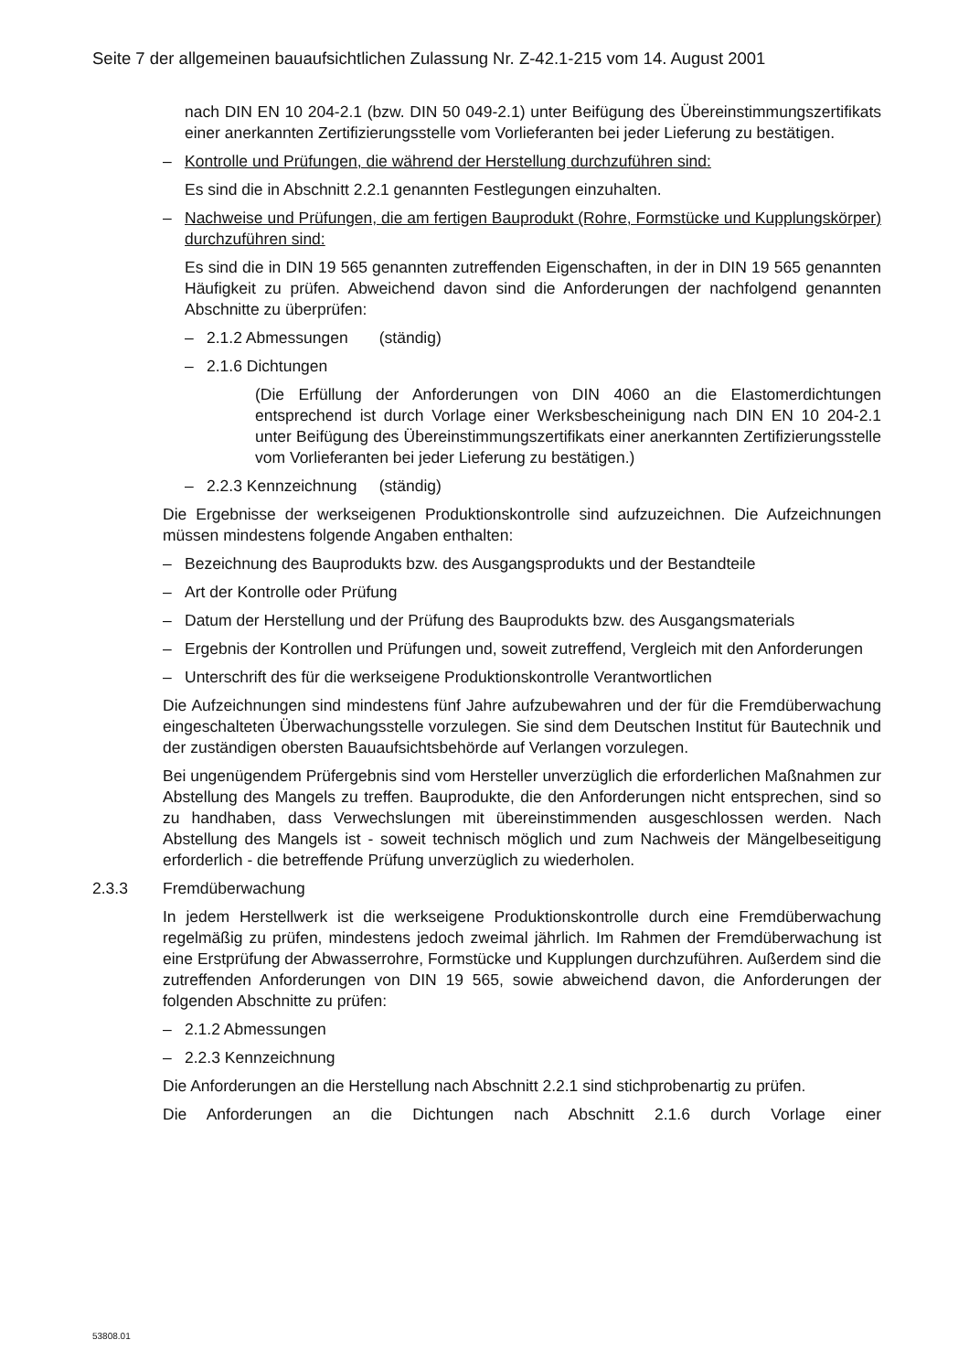Seite 7 der allgemeinen bauaufsichtlichen Zulassung Nr. Z-42.1-215 vom 14. August 2001
nach DIN EN 10 204-2.1 (bzw. DIN 50 049-2.1) unter Beifügung des Übereinstimmungszertifikats einer anerkannten Zertifizierungsstelle vom Vorlieferanten bei jeder Lieferung zu bestätigen.
– Kontrolle und Prüfungen, die während der Herstellung durchzuführen sind:
Es sind die in Abschnitt 2.2.1 genannten Festlegungen einzuhalten.
– Nachweise und Prüfungen, die am fertigen Bauprodukt (Rohre, Formstücke und Kupplungskörper) durchzuführen sind:
Es sind die in DIN 19 565 genannten zutreffenden Eigenschaften, in der in DIN 19 565 genannten Häufigkeit zu prüfen. Abweichend davon sind die Anforderungen der nachfolgend genannten Abschnitte zu überprüfen:
– 2.1.2 Abmessungen (ständig)
– 2.1.6 Dichtungen
(Die Erfüllung der Anforderungen von DIN 4060 an die Elastomerdichtungen entsprechend ist durch Vorlage einer Werksbescheinigung nach DIN EN 10 204-2.1 unter Beifügung des Übereinstimmungszertifikats einer anerkannten Zertifizierungsstelle vom Vorlieferanten bei jeder Lieferung zu bestätigen.)
– 2.2.3 Kennzeichnung (ständig)
Die Ergebnisse der werkseigenen Produktionskontrolle sind aufzuzeichnen. Die Aufzeichnungen müssen mindestens folgende Angaben enthalten:
– Bezeichnung des Bauprodukts bzw. des Ausgangsprodukts und der Bestandteile
– Art der Kontrolle oder Prüfung
– Datum der Herstellung und der Prüfung des Bauprodukts bzw. des Ausgangsmaterials
– Ergebnis der Kontrollen und Prüfungen und, soweit zutreffend, Vergleich mit den Anforderungen
– Unterschrift des für die werkseigene Produktionskontrolle Verantwortlichen
Die Aufzeichnungen sind mindestens fünf Jahre aufzubewahren und der für die Fremdüberwachung eingeschalteten Überwachungsstelle vorzulegen. Sie sind dem Deutschen Institut für Bautechnik und der zuständigen obersten Bauaufsichtsbehörde auf Verlangen vorzulegen.
Bei ungenügendem Prüfergebnis sind vom Hersteller unverzüglich die erforderlichen Maßnahmen zur Abstellung des Mangels zu treffen. Bauprodukte, die den Anforderungen nicht entsprechen, sind so zu handhaben, dass Verwechslungen mit übereinstimmenden ausgeschlossen werden. Nach Abstellung des Mangels ist - soweit technisch möglich und zum Nachweis der Mängelbeseitigung erforderlich - die betreffende Prüfung unverzüglich zu wiederholen.
2.3.3 Fremdüberwachung
In jedem Herstellwerk ist die werkseigene Produktionskontrolle durch eine Fremdüberwachung regelmäßig zu prüfen, mindestens jedoch zweimal jährlich. Im Rahmen der Fremdüberwachung ist eine Erstprüfung der Abwasserrohre, Formstücke und Kupplungen durchzuführen. Außerdem sind die zutreffenden Anforderungen von DIN 19 565, sowie abweichend davon, die Anforderungen der folgenden Abschnitte zu prüfen:
– 2.1.2 Abmessungen
– 2.2.3 Kennzeichnung
Die Anforderungen an die Herstellung nach Abschnitt 2.2.1 sind stichprobenartig zu prüfen.
Die Anforderungen an die Dichtungen nach Abschnitt 2.1.6 durch Vorlage einer
53808.01